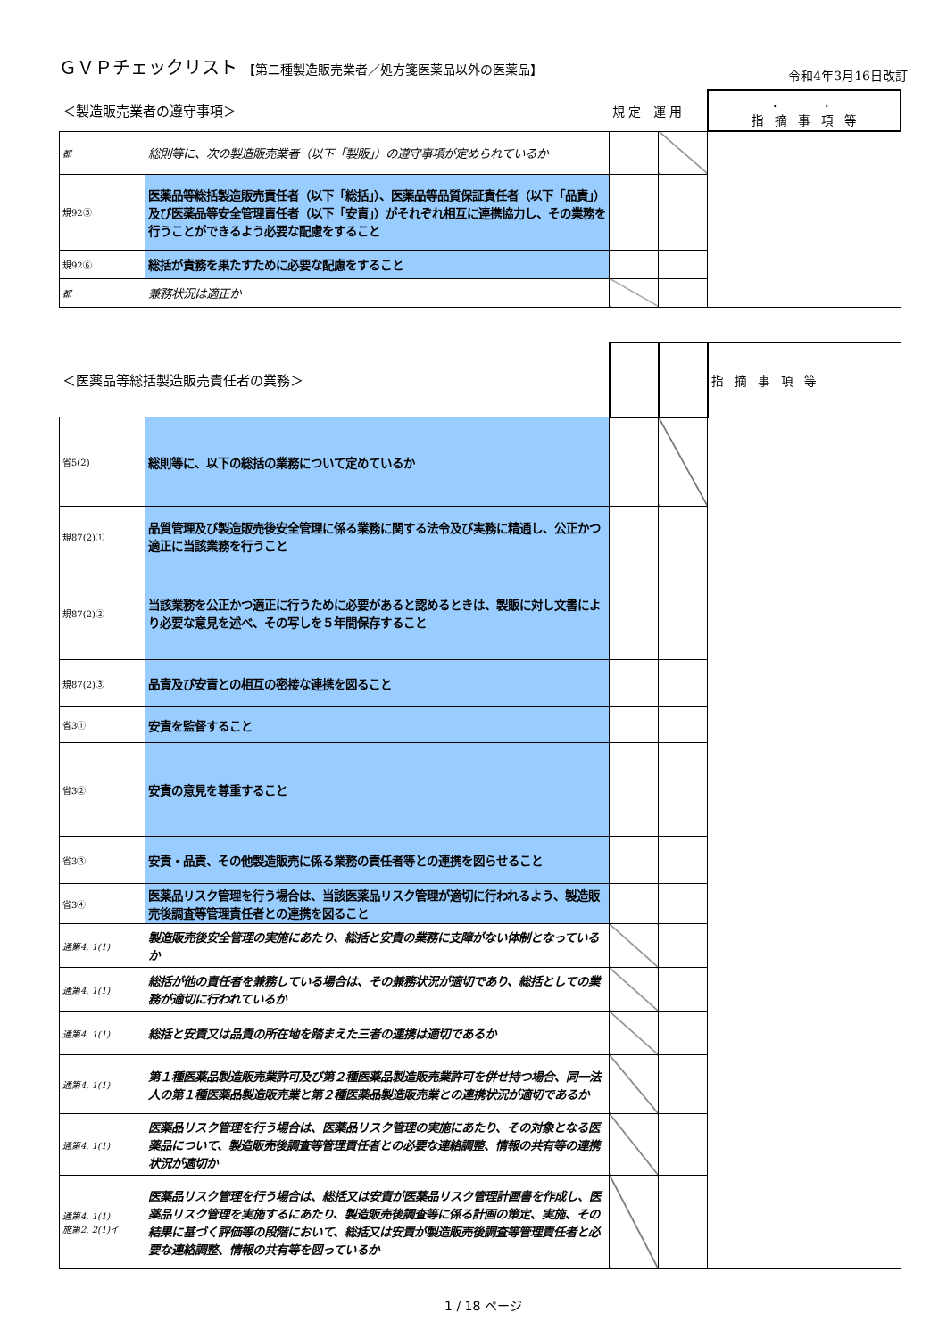ＧＶＰチェックリスト 【第二種製造販売業者／処方箋医薬品以外の医薬品】
令和4年3月16日改訂
| ＜製造販売業者の遵守事項＞ | | 規 定 運 用 | | ． ． 指 摘 事 項 等 |
| 都 | 総則等に、次の製造販売業者（以下「製販」）の遵守事項が定められているか | | | |
| 規92⑤ | 医薬品等総括製造販売責任者（以下「総括」）、医薬品等品質保証責任者（以下「品責」）及び医薬品等安全管理責任者（以下「安責」）がそれぞれ相互に連携協力し、その業務を行うことができるよう必要な配慮をすること | | | |
| 規92⑥ | 総括が責務を果たすために必要な配慮をすること | | | |
| 都 | 兼務状況は適正か | | | |
| ＜医薬品等総括製造販売責任者の業務＞ | | | | 指 摘 事 項 等 |
| 省5(2) | 総則等に、以下の総括の業務について定めているか | | | |
| 規87(2)① | 品質管理及び製造販売後安全管理に係る業務に関する法令及び実務に精通し、公正かつ適正に当該業務を行うこと | | | |
| 規87(2)② | 当該業務を公正かつ適正に行うために必要があると認めるときは、製販に対し文書により必要な意見を述べ、その写しを５年間保存すること | | | |
| 規87(2)③ | 品責及び安責との相互の密接な連携を図ること | | | |
| 省3① | 安責を監督すること | | | |
| 省3② | 安責の意見を尊重すること | | | |
| 省3③ | 安責・品責、その他製造販売に係る業務の責任者等との連携を図らせること | | | |
| 省3④ | 医薬品リスク管理を行う場合は、当該医薬品リスク管理が適切に行われるよう、製造販売後調査等管理責任者との連携を図ること | | | |
| 通第4, 1(1) | 製造販売後安全管理の実施にあたり、総括と安責の業務に支障がない体制となっているか | | | |
| 通第4, 1(1) | 総括が他の責任者を兼務している場合は、その兼務状況が適切であり、総括としての業務が適切に行われているか | | | |
| 通第4, 1(1) | 総括と安責又は品責の所在地を踏まえた三者の連携は適切であるか | | | |
| 通第4, 1(1) | 第１種医薬品製造販売業許可及び第２種医薬品製造販売業許可を併せ持つ場合、同一法人の第１種医薬品製造販売業と第２種医薬品製造販売業との連携状況が適切であるか | | | |
| 通第4, 1(1) | 医薬品リスク管理を行う場合は、医薬品リスク管理の実施にあたり、その対象となる医薬品について、製造販売後調査等管理責任者との必要な連絡調整、情報の共有等の連携状況が適切か | | | |
| 通第4, 1(1) 施第2, 2(1)イ | 医薬品リスク管理を行う場合は、総括又は安責が医薬品リスク管理計画書を作成し、医薬品リスク管理を実施するにあたり、製造販売後調査等に係る計画の策定、実施、その結果に基づく評価等の段階において、総括又は安責が製造販売後調査等管理責任者と必要な連絡調整、情報の共有等を図っているか | | | |
1 / 18 ページ